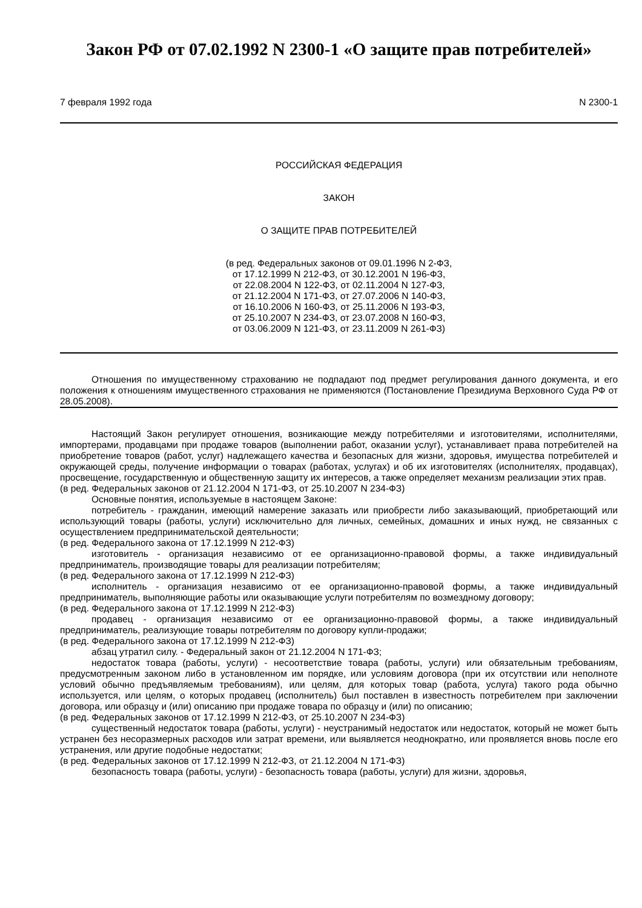Закон РФ от 07.02.1992 N 2300-1 «О защите прав потребителей»
7 февраля 1992 года N 2300-1
РОССИЙСКАЯ ФЕДЕРАЦИЯ
ЗАКОН
О ЗАЩИТЕ ПРАВ ПОТРЕБИТЕЛЕЙ
(в ред. Федеральных законов от 09.01.1996 N 2-ФЗ,
от 17.12.1999 N 212-ФЗ, от 30.12.2001 N 196-ФЗ,
от 22.08.2004 N 122-ФЗ, от 02.11.2004 N 127-ФЗ,
от 21.12.2004 N 171-ФЗ, от 27.07.2006 N 140-ФЗ,
от 16.10.2006 N 160-ФЗ, от 25.11.2006 N 193-ФЗ,
от 25.10.2007 N 234-ФЗ, от 23.07.2008 N 160-ФЗ,
от 03.06.2009 N 121-ФЗ, от 23.11.2009 N 261-ФЗ)
Отношения по имущественному страхованию не подпадают под предмет регулирования данного документа, и его положения к отношениям имущественного страхования не применяются (Постановление Президиума Верховного Суда РФ от 28.05.2008).
Настоящий Закон регулирует отношения, возникающие между потребителями и изготовителями, исполнителями, импортерами, продавцами при продаже товаров (выполнении работ, оказании услуг), устанавливает права потребителей на приобретение товаров (работ, услуг) надлежащего качества и безопасных для жизни, здоровья, имущества потребителей и окружающей среды, получение информации о товарах (работах, услугах) и об их изготовителях (исполнителях, продавцах), просвещение, государственную и общественную защиту их интересов, а также определяет механизм реализации этих прав.
(в ред. Федеральных законов от 21.12.2004 N 171-ФЗ, от 25.10.2007 N 234-ФЗ)
Основные понятия, используемые в настоящем Законе:
потребитель - гражданин, имеющий намерение заказать или приобрести либо заказывающий, приобретающий или использующий товары (работы, услуги) исключительно для личных, семейных, домашних и иных нужд, не связанных с осуществлением предпринимательской деятельности;
(в ред. Федерального закона от 17.12.1999 N 212-ФЗ)
изготовитель - организация независимо от ее организационно-правовой формы, а также индивидуальный предприниматель, производящие товары для реализации потребителям;
(в ред. Федерального закона от 17.12.1999 N 212-ФЗ)
исполнитель - организация независимо от ее организационно-правовой формы, а также индивидуальный предприниматель, выполняющие работы или оказывающие услуги потребителям по возмездному договору;
(в ред. Федерального закона от 17.12.1999 N 212-ФЗ)
продавец - организация независимо от ее организационно-правовой формы, а также индивидуальный предприниматель, реализующие товары потребителям по договору купли-продажи;
(в ред. Федерального закона от 17.12.1999 N 212-ФЗ)
абзац утратил силу. - Федеральный закон от 21.12.2004 N 171-ФЗ;
недостаток товара (работы, услуги) - несоответствие товара (работы, услуги) или обязательным требованиям, предусмотренным законом либо в установленном им порядке, или условиям договора (при их отсутствии или неполноте условий обычно предъявляемым требованиям), или целям, для которых товар (работа, услуга) такого рода обычно используется, или целям, о которых продавец (исполнитель) был поставлен в известность потребителем при заключении договора, или образцу и (или) описанию при продаже товара по образцу и (или) по описанию;
(в ред. Федеральных законов от 17.12.1999 N 212-ФЗ, от 25.10.2007 N 234-ФЗ)
существенный недостаток товара (работы, услуги) - неустранимый недостаток или недостаток, который не может быть устранен без несоразмерных расходов или затрат времени, или выявляется неоднократно, или проявляется вновь после его устранения, или другие подобные недостатки;
(в ред. Федеральных законов от 17.12.1999 N 212-ФЗ, от 21.12.2004 N 171-ФЗ)
безопасность товара (работы, услуги) - безопасность товара (работы, услуги) для жизни, здоровья,